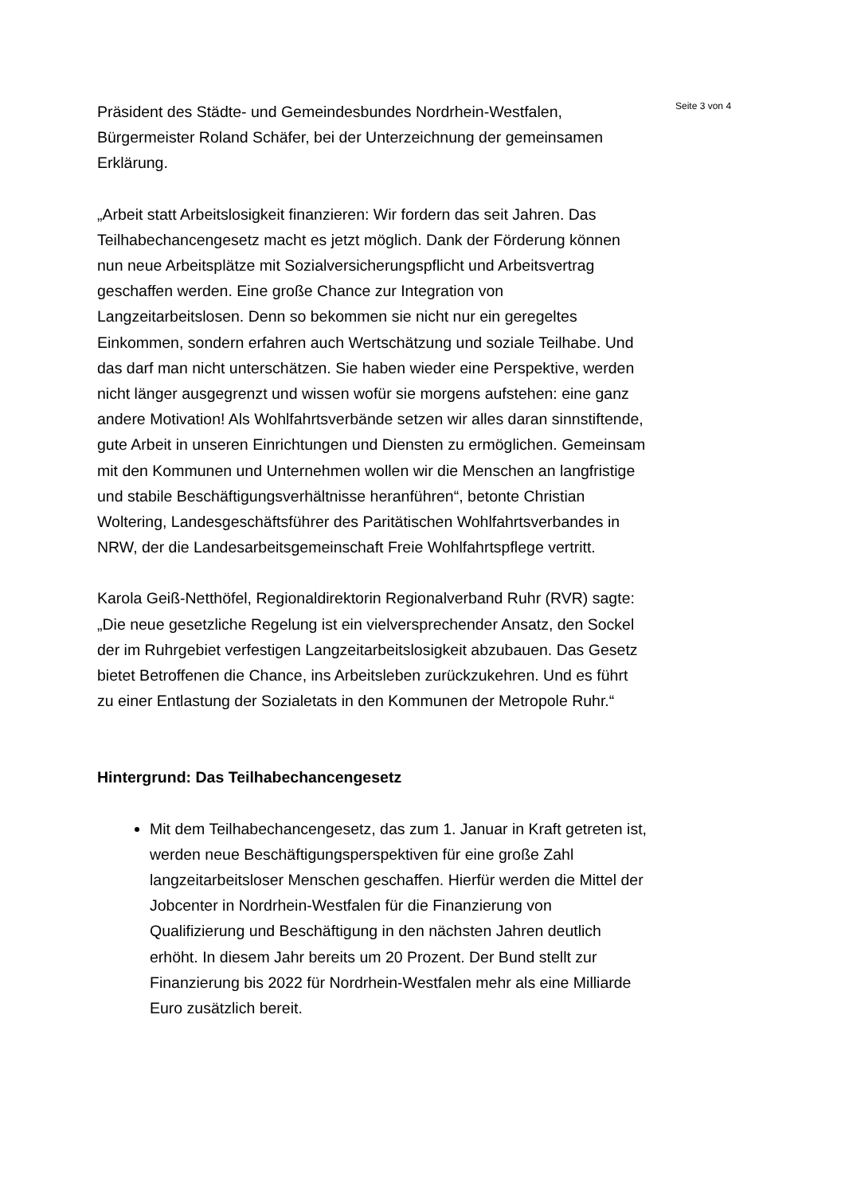Präsident des Städte- und Gemeindesbundes Nordrhein-Westfalen, Bürgermeister Roland Schäfer, bei der Unterzeichnung der gemeinsamen Erklärung.
„Arbeit statt Arbeitslosigkeit finanzieren: Wir fordern das seit Jahren. Das Teilhabechancengesetz macht es jetzt möglich. Dank der Förderung können nun neue Arbeitsplätze mit Sozialversicherungspflicht und Arbeitsvertrag geschaffen werden. Eine große Chance zur Integration von Langzeitarbeitslosen. Denn so bekommen sie nicht nur ein geregeltes Einkommen, sondern erfahren auch Wertschätzung und soziale Teilhabe. Und das darf man nicht unterschätzen. Sie haben wieder eine Perspektive, werden nicht länger ausgegrenzt und wissen wofür sie morgens aufstehen: eine ganz andere Motivation! Als Wohlfahrtsverbände setzen wir alles daran sinnstiftende, gute Arbeit in unseren Einrichtungen und Diensten zu ermöglichen. Gemeinsam mit den Kommunen und Unternehmen wollen wir die Menschen an langfristige und stabile Beschäftigungsverhältnisse heranführen“, betonte Christian Woltering, Landesgeschäftsführer des Paritätischen Wohlfahrtsverbandes in NRW, der die Landesarbeitsgemeinschaft Freie Wohlfahrtspflege vertritt.
Karola Geiß-Netthöfel, Regionaldirektorin Regionalverband Ruhr (RVR) sagte: „Die neue gesetzliche Regelung ist ein vielversprechender Ansatz, den Sockel der im Ruhrgebiet verfestigen Langzeitarbeitslosigkeit abzubauen. Das Gesetz bietet Betroffenen die Chance, ins Arbeitsleben zurückzukehren. Und es führt zu einer Entlastung der Sozialetats in den Kommunen der Metropole Ruhr.“
Hintergrund: Das Teilhabechancengesetz
Mit dem Teilhabechancengesetz, das zum 1. Januar in Kraft getreten ist, werden neue Beschäftigungsperspektiven für eine große Zahl langzeitarbeitsloser Menschen geschaffen. Hierfür werden die Mittel der Jobcenter in Nordrhein-Westfalen für die Finanzierung von Qualifizierung und Beschäftigung in den nächsten Jahren deutlich erhöht. In diesem Jahr bereits um 20 Prozent. Der Bund stellt zur Finanzierung bis 2022 für Nordrhein-Westfalen mehr als eine Milliarde Euro zusätzlich bereit.
Seite 3 von 4